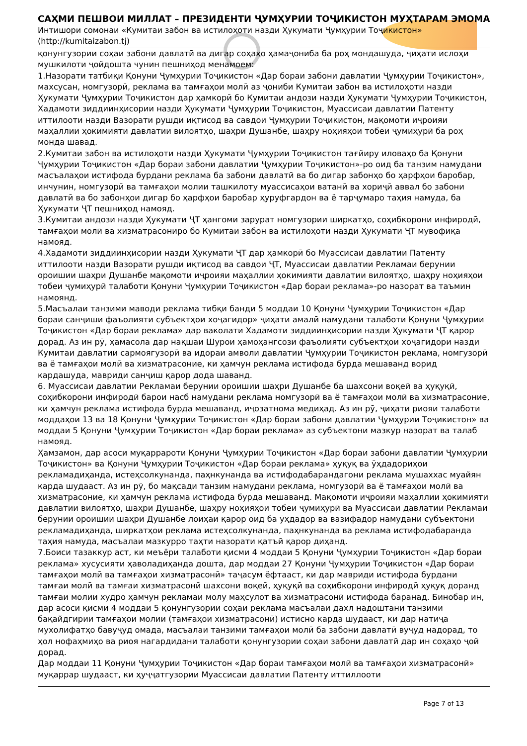САҲМИ ПЕШВОИ МИЛЛАТ – ПРЕЗИДЕНТИ ҶУМҲУРИИ ТОҶИКИСТОН МУҲТАРАМ ЭМОМА
Интишори сомонаи «Кумитаи забон ва истилоҳоти назди Ҳукумати Ҷумҳурии Тоҷикистон»
(http://kumitaizabon.tj)
қонунгузории соҳаи забони давлатӣ ва дигар соҳаҳо ҳамаҷониба ба роҳ мондашуда, ҷиҳати ислоҳи мушкилоти ҷойдошта чунин пешниҳод менамоем:
1.Назорати татбиқи Қонуни Ҷумҳурии Тоҷикистон «Дар бораи забони давлатии Ҷумҳурии Тоҷикистон», махсусан, номгузорӣ, реклама ва тамғаҳои молӣ аз ҷониби Кумитаи забон ва истилоҳоти назди Ҳукумати Ҷумҳурии Тоҷикистон дар ҳамкорӣ бо Кумитаи андози назди Ҳукумати Ҷумҳурии Тоҷикистон, Хадамоти зиддиинҳисории назди Ҳукумати Ҷумҳурии Тоҷикистон, Муассисаи давлатии Патенту иттилооти назди Вазорати рушди иқтисод ва савдои Ҷумҳурии Тоҷикистон, мақомоти иҷроияи маҳаллии ҳокимияти давлатии вилоятҳо, шаҳри Душанбе, шаҳру ноҳияҳои тобеи ҷумиҳурӣ ба роҳ монда шавад.
2.Кумитаи забон ва истилоҳоти назди Ҳукумати Ҷумҳурии Тоҷикистон тағйиру иловаҳо ба Қонуни Ҷумҳурии Тоҷикистон «Дар бораи забони давлатии Ҷумҳурии Тоҷикистон»-ро оид ба танзим намудани масъалаҳои истифода бурдани реклама ба забони давлатӣ ва бо дигар забонҳо бо ҳарфҳои баробар, инчунин, номгузорӣ ва тамғаҳои молии ташкилоту муассисаҳои ватанӣ ва хориҷӣ аввал бо забони давлатӣ ва бо забонҳои дигар бо ҳарфҳои баробар ҳуруфгардон ва ё тарҷумаро таҳия намуда, ба Ҳукумати ҶТ пешниҳод намояд.
3.Кумитаи андози назди Ҳукумати ҶТ ҳангоми зарурат номгузории ширкатҳо, соҳибкорони инфиродӣ, тамғаҳои молӣ ва хизматрасониро бо Кумитаи забон ва истилоҳоти назди Ҳукумати ҶТ мувофиқа намояд.
4.Хадамоти зиддиинҳисории назди Ҳукумати ҶТ дар ҳамкорӣ бо Муассисаи давлатии Патенту иттилооти назди Вазорати рушди иқтисод ва савдои ҶТ, Муассисаи давлатии Рекламаи берунии ороишии шаҳри Душанбе мақомоти иҷроияи маҳаллии ҳокимияти давлатии вилоятҳо, шаҳру ноҳияҳои тобеи ҷумиҳурӣ талаботи Қонуни Ҷумҳурии Тоҷикистон «Дар бораи реклама»-ро назорат ва таъмин намоянд.
5.Масъалаи танзими маводи реклама тибқи банди 5 моддаи 10 Қонуни Ҷумҳурии Тоҷикистон «Дар бораи санҷиши фаъолияти субъектҳои хоҷагидор» ҷиҳати амалӣ намудани талаботи Қонуни Ҷумҳурии Тоҷикистон «Дар бораи реклама» дар ваколати Хадамоти зиддиинҳисории назди Ҳукумати ҶТ қарор дорад. Аз ин рӯ, ҳамасола дар нақшаи Шурои ҳамоҳангсози фаъолияти субъектҳои хоҷагидори назди Кумитаи давлатии сармоягузорӣ ва идораи амволи давлатии Ҷумҳурии Тоҷикистон реклама, номгузорӣ ва ё тамғаҳои молӣ ва хизматрасоние, ки ҳамчун реклама истифода бурда мешаванд ворид кардашуда, мавриди санҷиш қарор дода шаванд.
6. Муассисаи давлатии Рекламаи берунии ороишии шаҳри Душанбе ба шахсони воқеӣ ва ҳуқуқӣ, соҳибкорони инфиродӣ барои насб намудани реклама номгузорӣ ва ё тамғаҳои молӣ ва хизматрасоние, ки ҳамчун реклама истифода бурда мешаванд, иҷозатнома медиҳад. Аз ин рӯ, ҷиҳати риояи талаботи моддаҳои 13 ва 18 Қонуни Ҷумҳурии Тоҷикистон «Дар бораи забони давлатии Ҷумҳурии Тоҷикистон» ва моддаи 5 Қонуни Ҷумҳурии Тоҷикистон «Дар бораи реклама» аз субъектони мазкур назорат ва талаб намояд.
Ҳамзамон, дар асоси муқаррароти Қонуни Ҷумҳурии Тоҷикистон «Дар бораи забони давлатии Ҷумҳурии Тоҷикистон» ва Қонуни Ҷумҳурии Тоҷикистон «Дар бораи реклама» ҳуқуқ ва ӯҳдадориҳои рекламадиҳанда, истеҳсолкунанда, паҳнкунанда ва истифодабарандагони реклама мушаххас муайян карда шудааст. Аз ин рӯ, бо мақсади танзим намудани реклама, номгузорӣ ва ё тамғаҳои молӣ ва хизматрасоние, ки ҳамчун реклама истифода бурда мешаванд. Мақомоти иҷроияи маҳаллии ҳокимияти давлатии вилоятҳо, шаҳри Душанбе, шаҳру ноҳияҳои тобеи ҷумиҳурӣ ва Муассисаи давлатии Рекламаи берунии ороишии шаҳри Душанбе лоиҳаи қарор оид ба ӯҳдадор ва вазифадор намудани субъектони рекламадиҳанда, ширкатҳои реклама истеҳсолкунанда, паҳнкунанда ва реклама истифодабаранда таҳия намуда, масъалаи мазкурро таҳти назорати қатъӣ қарор диҳанд.
7.Боиси тазаккур аст, ки меъёри талаботи қисми 4 моддаи 5 Қонуни Ҷумҳурии Тоҷикистон «Дар бораи реклама» хусусияти ҳаволадиҳанда дошта, дар моддаи 27 Қонуни Ҷумҳурии Тоҷикистон «Дар бораи тамғаҳои молӣ ва тамғаҳои хизматрасонӣ» таҷасум ёфтааст, ки дар мавриди истифода бурдани тамғаи молӣ ва тамғаи хизматрасонӣ шахсони воқеӣ, ҳуқуқӣ ва соҳибкорони инфиродӣ ҳуқуқ доранд тамғаи молии худро ҳамчун рекламаи молу маҳсулот ва хизматрасонӣ истифода баранад. Бинобар ин, дар асоси қисми 4 моддаи 5 қонунгузории соҳаи реклама масъалаи дахл надоштани танзими бақайдгирии тамғаҳои молии (тамғаҳои хизматрасонӣ) истисно карда шудааст, ки дар натиҷа мухолифатҳо бавуҷуд омада, масъалаи танзими тамғаҳои молӣ ба забони давлатӣ вуҷуд надорад, то ҳол нофаҳмиҳо ва риоя нагардидани талаботи қонунгузории соҳаи забони давлатӣ дар ин соҳаҳо ҷой дорад.
Дар моддаи 11 Қонуни Ҷумҳурии Тоҷикистон «Дар бораи тамғаҳои молӣ ва тамғаҳои хизматрасонӣ» муқаррар шудааст, ки ҳуҷҷатгузории Муассисаи давлатии Патенту иттиллооти
Page 7 of 13